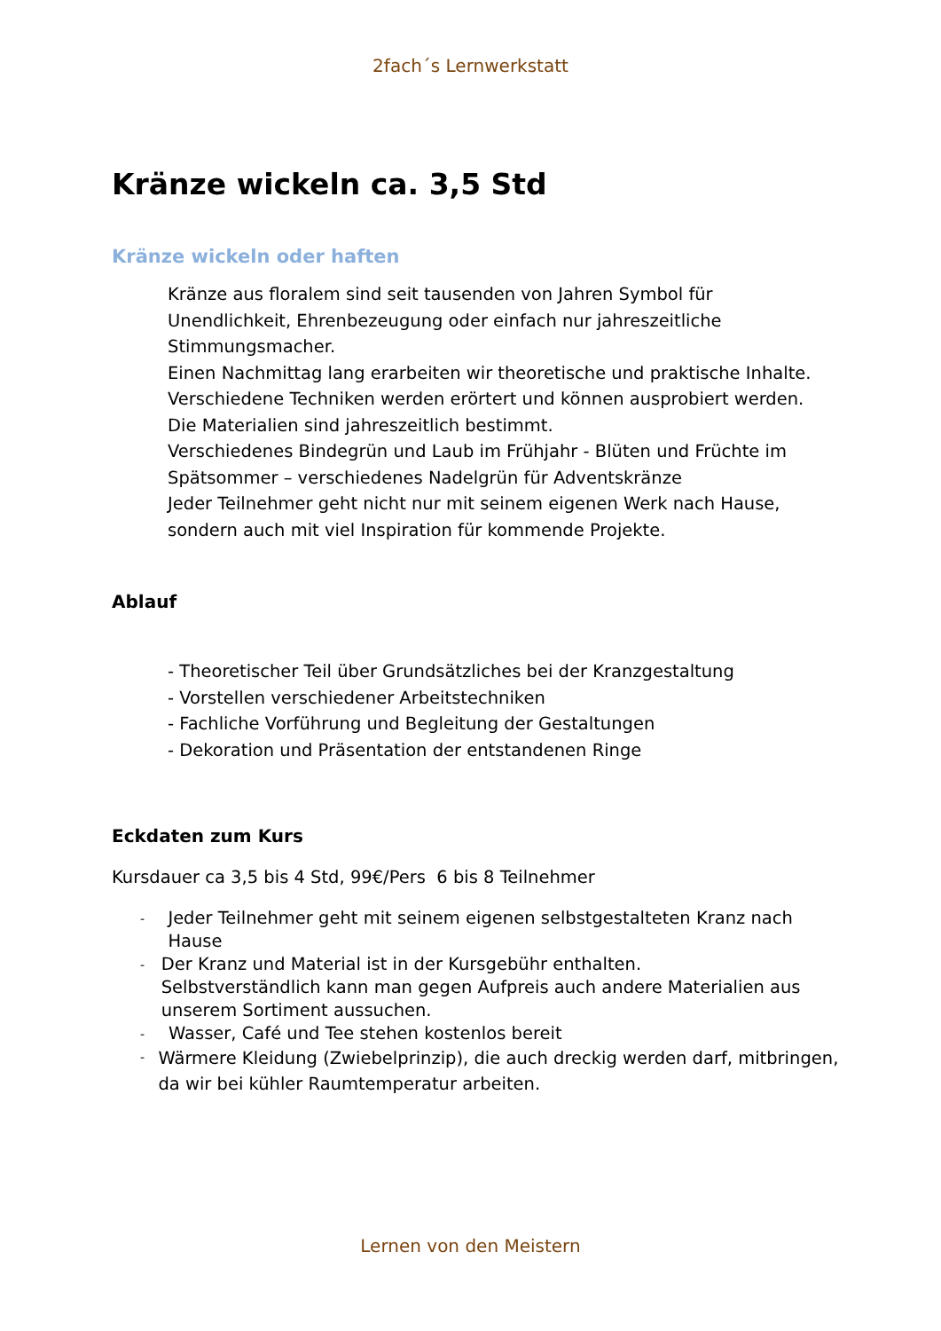2fach´s Lernwerkstatt
Kränze wickeln ca. 3,5 Std
Kränze wickeln oder haften
Kränze aus floralem sind seit tausenden von Jahren Symbol für Unendlichkeit, Ehrenbezeugung oder einfach nur jahreszeitliche Stimmungsmacher.
Einen Nachmittag lang erarbeiten wir theoretische und praktische Inhalte.
Verschiedene Techniken werden erörtert und können ausprobiert werden.
Die Materialien sind jahreszeitlich bestimmt.
Verschiedenes Bindegrün und Laub im Frühjahr - Blüten und Früchte im Spätsommer – verschiedenes Nadelgrün für Adventskränze
Jeder Teilnehmer geht nicht nur mit seinem eigenen Werk nach Hause, sondern auch mit viel Inspiration für kommende Projekte.
Ablauf
- Theoretischer Teil über Grundsätzliches bei der Kranzgestaltung
- Vorstellen verschiedener Arbeitstechniken
- Fachliche Vorführung und Begleitung der Gestaltungen
- Dekoration und Präsentation der entstandenen Ringe
Eckdaten zum Kurs
Kursdauer ca 3,5 bis 4 Std, 99€/Pers 6 bis 8 Teilnehmer
- Jeder Teilnehmer geht mit seinem eigenen selbstgestalteten Kranz nach Hause
- Der Kranz und Material ist in der Kursgebühr enthalten.
Selbstverständlich kann man gegen Aufpreis auch andere Materialien aus unserem Sortiment aussuchen.
- Wasser, Café und Tee stehen kostenlos bereit
- Wärmere Kleidung (Zwiebelprinzip), die auch dreckig werden darf, mitbringen, da wir bei kühler Raumtemperatur arbeiten.
Lernen von den Meistern